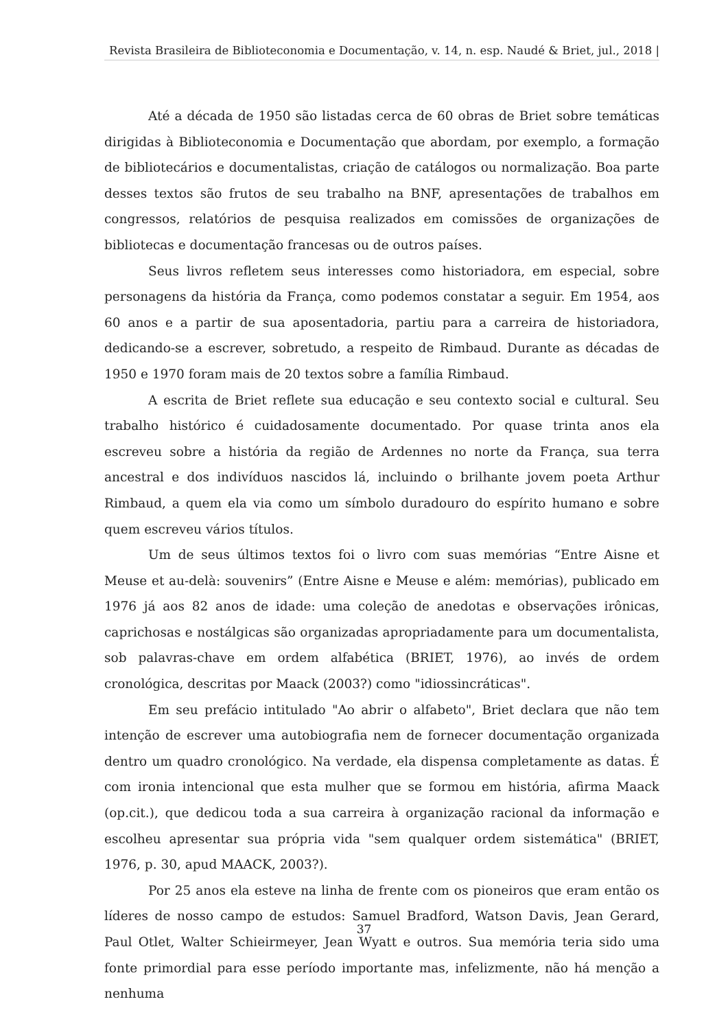Revista Brasileira de Biblioteconomia e Documentação, v. 14, n. esp. Naudé & Briet, jul., 2018 |
Até a década de 1950 são listadas cerca de 60 obras de Briet sobre temáticas dirigidas à Biblioteconomia e Documentação que abordam, por exemplo, a formação de bibliotecários e documentalistas, criação de catálogos ou normalização. Boa parte desses textos são frutos de seu trabalho na BNF, apresentações de trabalhos em congressos, relatórios de pesquisa realizados em comissões de organizações de bibliotecas e documentação francesas ou de outros países.
Seus livros refletem seus interesses como historiadora, em especial, sobre personagens da história da França, como podemos constatar a seguir. Em 1954, aos 60 anos e a partir de sua aposentadoria, partiu para a carreira de historiadora, dedicando-se a escrever, sobretudo, a respeito de Rimbaud. Durante as décadas de 1950 e 1970 foram mais de 20 textos sobre a família Rimbaud.
A escrita de Briet reflete sua educação e seu contexto social e cultural. Seu trabalho histórico é cuidadosamente documentado. Por quase trinta anos ela escreveu sobre a história da região de Ardennes no norte da França, sua terra ancestral e dos indivíduos nascidos lá, incluindo o brilhante jovem poeta Arthur Rimbaud, a quem ela via como um símbolo duradouro do espírito humano e sobre quem escreveu vários títulos.
Um de seus últimos textos foi o livro com suas memórias “Entre Aisne et Meuse et au-delà: souvenirs” (Entre Aisne e Meuse e além: memórias), publicado em 1976 já aos 82 anos de idade: uma coleção de anedotas e observações irônicas, caprichosas e nostálgicas são organizadas apropriadamente para um documentalista, sob palavras-chave em ordem alfabética (BRIET, 1976), ao invés de ordem cronológica, descritas por Maack (2003?) como "idiossincráticas".
Em seu prefácio intitulado "Ao abrir o alfabeto", Briet declara que não tem intenção de escrever uma autobiografia nem de fornecer documentação organizada dentro um quadro cronológico. Na verdade, ela dispensa completamente as datas. É com ironia intencional que esta mulher que se formou em história, afirma Maack (op.cit.), que dedicou toda a sua carreira à organização racional da informação e escolheu apresentar sua própria vida "sem qualquer ordem sistemática" (BRIET, 1976, p. 30, apud MAACK, 2003?).
Por 25 anos ela esteve na linha de frente com os pioneiros que eram então os líderes de nosso campo de estudos: Samuel Bradford, Watson Davis, Jean Gerard, Paul Otlet, Walter Schieirmeyer, Jean Wyatt e outros. Sua memória teria sido uma fonte primordial para esse período importante mas, infelizmente, não há menção a nenhuma
37